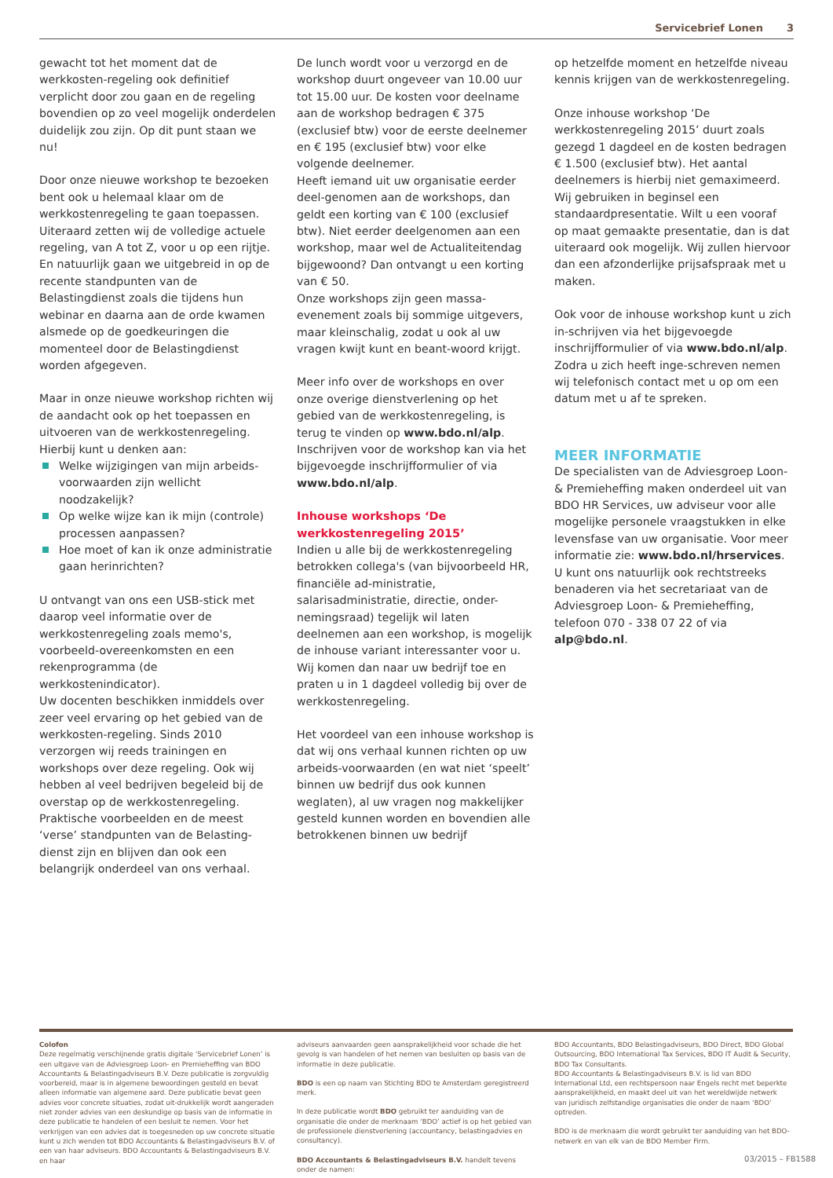Servicebrief Lonen 3
gewacht tot het moment dat de werkkosten-regeling ook definitief verplicht door zou gaan en de regeling bovendien op zo veel mogelijk onderdelen duidelijk zou zijn. Op dit punt staan we nu!
Door onze nieuwe workshop te bezoeken bent ook u helemaal klaar om de werkkostenregeling te gaan toepassen.
Uiteraard zetten wij de volledige actuele regeling, van A tot Z, voor u op een rijtje. En natuurlijk gaan we uitgebreid in op de recente standpunten van de Belastingdienst zoals die tijdens hun webinar en daarna aan de orde kwamen alsmede op de goedkeuringen die momenteel door de Belastingdienst worden afgegeven.
Maar in onze nieuwe workshop richten wij de aandacht ook op het toepassen en uitvoeren van de werkkostenregeling. Hierbij kunt u denken aan:
Welke wijzigingen van mijn arbeids-voorwaarden zijn wellicht noodzakelijk?
Op welke wijze kan ik mijn (controle) processen aanpassen?
Hoe moet of kan ik onze administratie gaan herinrichten?
U ontvangt van ons een USB-stick met daarop veel informatie over de werkkostenregeling zoals memo's, voorbeeld-overeenkomsten en een rekenprogramma (de werkkostenindicator).
Uw docenten beschikken inmiddels over zeer veel ervaring op het gebied van de werkkosten-regeling. Sinds 2010 verzorgen wij reeds trainingen en workshops over deze regeling. Ook wij hebben al veel bedrijven begeleid bij de overstap op de werkkostenregeling. Praktische voorbeelden en de meest ‘verse’ standpunten van de Belasting-dienst zijn en blijven dan ook een belangrijk onderdeel van ons verhaal.
De lunch wordt voor u verzorgd en de workshop duurt ongeveer van 10.00 uur tot 15.00 uur. De kosten voor deelname aan de workshop bedragen € 375 (exclusief btw) voor de eerste deelnemer en € 195 (exclusief btw) voor elke volgende deelnemer.
Heeft iemand uit uw organisatie eerder deel-genomen aan de workshops, dan geldt een korting van € 100 (exclusief btw). Niet eerder deelgenomen aan een workshop, maar wel de Actualiteitendag bijgewoond? Dan ontvangt u een korting van € 50.
Onze workshops zijn geen massa-evenement zoals bij sommige uitgevers, maar kleinschalig, zodat u ook al uw vragen kwijt kunt en beant-woord krijgt.
Meer info over de workshops en over onze overige dienstverlening op het gebied van de werkkostenregeling, is terug te vinden op www.bdo.nl/alp. Inschrijven voor de workshop kan via het bijgevoegde inschrijfformulier of via www.bdo.nl/alp.
Inhouse workshops ‘De werkkostenregeling 2015’
Indien u alle bij de werkkostenregeling betrokken collega's (van bijvoorbeeld HR, financiële ad-ministratie, salarisadministratie, directie, onder-nemingsraad) tegelijk wil laten deelnemen aan een workshop, is mogelijk de inhouse variant interessanter voor u. Wij komen dan naar uw bedrijf toe en praten u in 1 dagdeel volledig bij over de werkkostenregeling.
Het voordeel van een inhouse workshop is dat wij ons verhaal kunnen richten op uw arbeids-voorwaarden (en wat niet ‘speelt’ binnen uw bedrijf dus ook kunnen weglaten), al uw vragen nog makkelijker gesteld kunnen worden en bovendien alle betrokkenen binnen uw bedrijf
op hetzelfde moment en hetzelfde niveau kennis krijgen van de werkkostenregeling.
Onze inhouse workshop ‘De werkkostenregeling 2015’ duurt zoals gezegd 1 dagdeel en de kosten bedragen € 1.500 (exclusief btw). Het aantal deelnemers is hierbij niet gemaximeerd. Wij gebruiken in beginsel een standaardpresentatie. Wilt u een vooraf op maat gemaakte presentatie, dan is dat uiteraard ook mogelijk. Wij zullen hiervoor dan een afzonderlijke prijsafspraak met u maken.
Ook voor de inhouse workshop kunt u zich in-schrijven via het bijgevoegde inschrijfformulier of via www.bdo.nl/alp. Zodra u zich heeft inge-schreven nemen wij telefonisch contact met u op om een datum met u af te spreken.
MEER INFORMATIE
De specialisten van de Adviesgroep Loon- & Premieheffing maken onderdeel uit van BDO HR Services, uw adviseur voor alle mogelijke personele vraagstukken in elke levensfase van uw organisatie. Voor meer informatie zie: www.bdo.nl/hrservices. U kunt ons natuurlijk ook rechtstreeks benaderen via het secretariaat van de Adviesgroep Loon- & Premieheffing, telefoon 070 - 338 07 22 of via alp@bdo.nl.
Colofon
Deze regelmatig verschijnende gratis digitale ‘Servicebrief Lonen’ is een uitgave van de Adviesgroep Loon- en Premieheffing van BDO Accountants & Belastingadviseurs B.V. Deze publicatie is zorgvuldig voorbereid, maar is in algemene bewoordingen gesteld en bevat alleen informatie van algemene aard. Deze publicatie bevat geen advies voor concrete situaties, zodat uit-drukkelijk wordt aangeraden niet zonder advies van een deskundige op basis van de informatie in deze publicatie te handelen of een besluit te nemen. Voor het verkrijgen van een advies dat is toegesneden op uw concrete situatie kunt u zich wenden tot BDO Accountants & Belastingadviseurs B.V. of een van haar adviseurs. BDO Accountants & Belastingadviseurs B.V. en haar
adviseurs aanvaarden geen aansprakelijkheid voor schade die het gevolg is van handelen of het nemen van besluiten op basis van de informatie in deze publicatie.
BDO is een op naam van Stichting BDO te Amsterdam geregistreerd merk.
In deze publicatie wordt BDO gebruikt ter aanduiding van de organisatie die onder de merknaam ‘BDO’ actief is op het gebied van de professionele dienstverlening (accountancy, belastingadvies en consultancy).
BDO Accountants & Belastingadviseurs B.V. handelt tevens onder de namen:
BDO Accountants, BDO Belastingadviseurs, BDO Direct, BDO Global Outsourcing, BDO International Tax Services, BDO IT Audit & Security, BDO Tax Consultants.
BDO Accountants & Belastingadviseurs B.V. is lid van BDO International Ltd, een rechtspersoon naar Engels recht met beperkte aansprakelijkheid, en maakt deel uit van het wereldwijde netwerk van juridisch zelfstandige organisaties die onder de naam ‘BDO’ optreden.
BDO is de merknaam die wordt gebruikt ter aanduiding van het BDO-netwerk en van elk van de BDO Member Firm.
03/2015 – FB1588